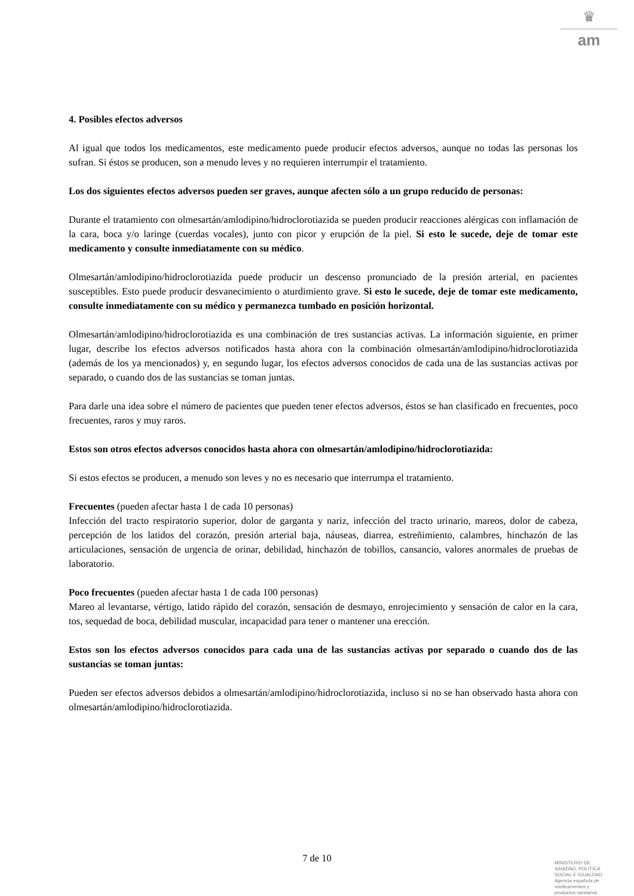♛
am
4. Posibles efectos adversos
Al igual que todos los medicamentos, este medicamento puede producir efectos adversos, aunque no todas las personas los sufran. Si éstos se producen, son a menudo leves y no requieren interrumpir el tratamiento.
Los dos siguientes efectos adversos pueden ser graves, aunque afecten sólo a un grupo reducido de personas:
Durante el tratamiento con olmesartán/amlodipino/hidroclorotiazida se pueden producir reacciones alérgicas con inflamación de la cara, boca y/o laringe (cuerdas vocales), junto con picor y erupción de la piel. Si esto le sucede, deje de tomar este medicamento y consulte inmediatamente con su médico.
Olmesartán/amlodipino/hidroclorotiazida puede producir un descenso pronunciado de la presión arterial, en pacientes susceptibles. Esto puede producir desvanecimiento o aturdimiento grave. Si esto le sucede, deje de tomar este medicamento, consulte inmediatamente con su médico y permanezca tumbado en posición horizontal.
Olmesartán/amlodipino/hidroclorotiazida es una combinación de tres sustancias activas. La información siguiente, en primer lugar, describe los efectos adversos notificados hasta ahora con la combinación olmesartán/amlodipino/hidroclorotiazida (además de los ya mencionados) y, en segundo lugar, los efectos adversos conocidos de cada una de las sustancias activas por separado, o cuando dos de las sustancias se toman juntas.
Para darle una idea sobre el número de pacientes que pueden tener efectos adversos, éstos se han clasificado en frecuentes, poco frecuentes, raros y muy raros.
Estos son otros efectos adversos conocidos hasta ahora con olmesartán/amlodipino/hidroclorotiazida:
Si estos efectos se producen, a menudo son leves y no es necesario que interrumpa el tratamiento.
Frecuentes (pueden afectar hasta 1 de cada 10 personas)
Infección del tracto respiratorio superior, dolor de garganta y nariz, infección del tracto urinario, mareos, dolor de cabeza, percepción de los latidos del corazón, presión arterial baja, náuseas, diarrea, estreñimiento, calambres, hinchazón de las articulaciones, sensación de urgencia de orinar, debilidad, hinchazón de tobillos, cansancio, valores anormales de pruebas de laboratorio.
Poco frecuentes (pueden afectar hasta 1 de cada 100 personas)
Mareo al levantarse, vértigo, latido rápido del corazón, sensación de desmayo, enrojecimiento y sensación de calor en la cara, tos, sequedad de boca, debilidad muscular, incapacidad para tener o mantener una erección.
Estos son los efectos adversos conocidos para cada una de las sustancias activas por separado o cuando dos de las sustancias se toman juntas:
Pueden ser efectos adversos debidos a olmesartán/amlodipino/hidroclorotiazida, incluso si no se han observado hasta ahora con olmesartán/amlodipino/hidroclorotiazida.
7 de 10
MINISTERIO DE
SANIDAD, POLITICA
SOCIAL E IGUALDAD
Agencia española de
medicamentos y
productos sanitarios